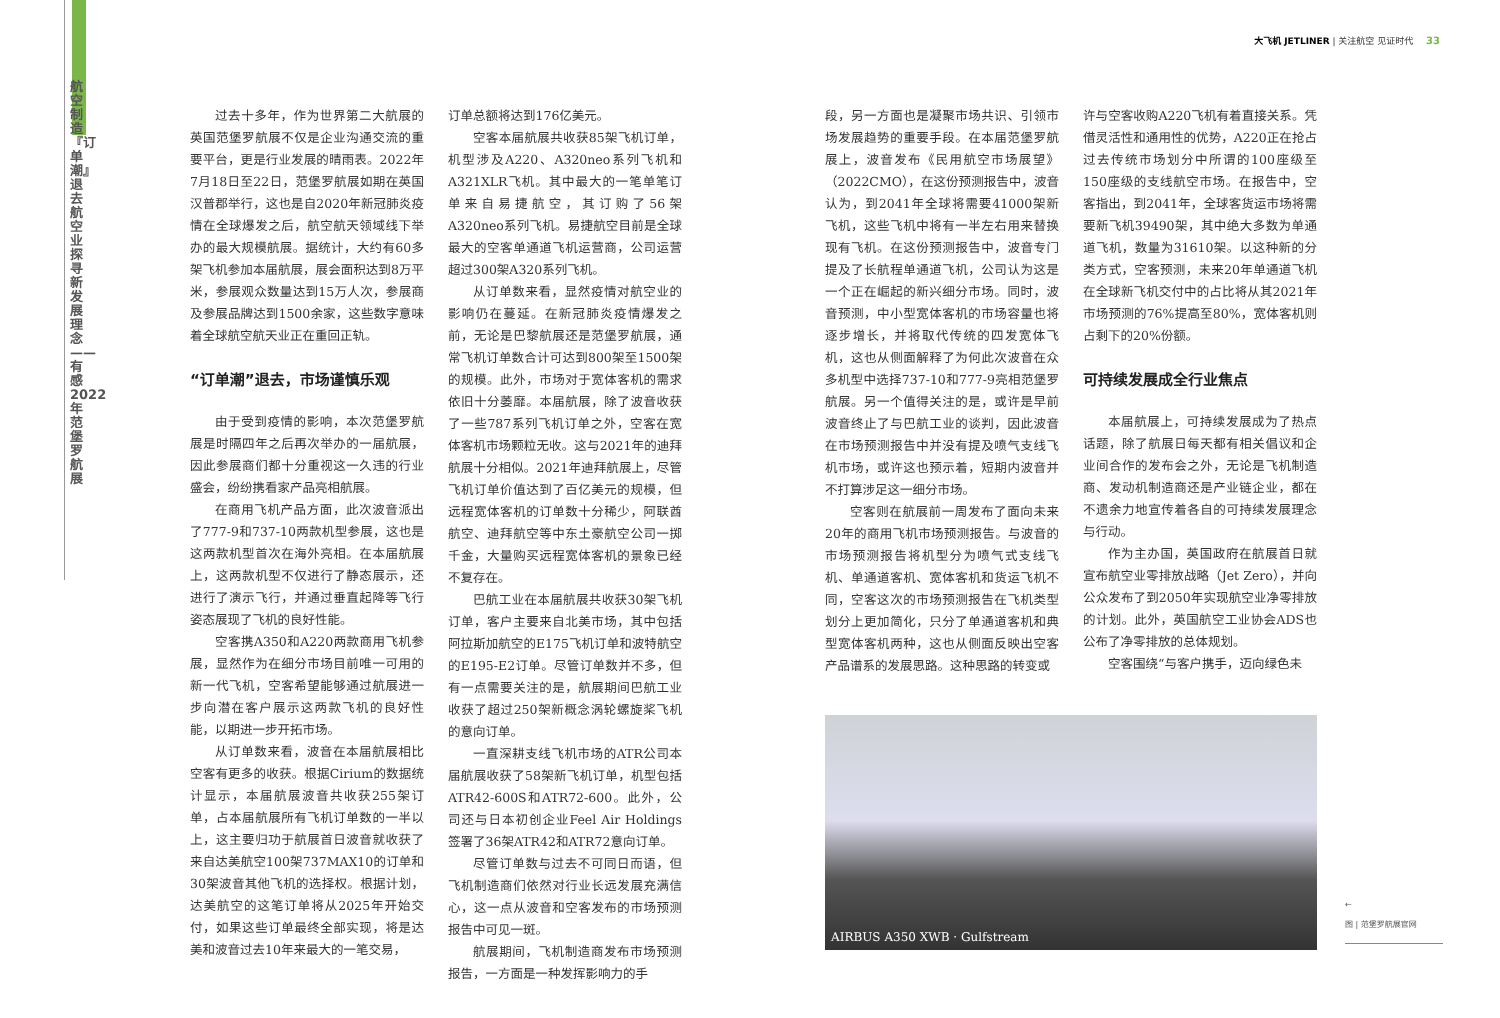航空制造 『订单潮』退去 航空业探寻新发展理念——有感2022年范堡罗航展
大飞机 JETLINER | 关注航空 见证时代 33
过去十多年，作为世界第二大航展的英国范堡罗航展不仅是企业沟通交流的重要平台，更是行业发展的晴雨表。2022年7月18日至22日，范堡罗航展如期在英国汉普郡举行，这也是自2020年新冠肺炎疫情在全球爆发之后，航空航天领域线下举办的最大规模航展。据统计，大约有60多架飞机参加本届航展，展会面积达到8万平米，参展观众数量达到15万人次，参展商及参展品牌达到1500余家，这些数字意味着全球航空航天业正在重回正轨。
“订单潮”退去，市场谨慎乐观
由于受到疫情的影响，本次范堡罗航展是时隔四年之后再次举办的一届航展，因此参展商们都十分重视这一久违的行业盛会，纷纷携看家产品亮相航展。
在商用飞机产品方面，此次波音派出了777-9和737-10两款机型参展，这也是这两款机型首次在海外亮相。在本届航展上，这两款机型不仅进行了静态展示，还进行了演示飞行，并通过垂直起降等飞行姿态展现了飞机的良好性能。
空客携A350和A220两款商用飞机参展，显然作为在细分市场目前唯一可用的新一代飞机，空客希望能够通过航展进一步向潜在客户展示这两款飞机的良好性能，以期进一步开拓市场。
从订单数来看，波音在本届航展相比空客有更多的收获。根据Cirium的数据统计显示，本届航展波音共收获255架订单，占本届航展所有飞机订单数的一半以上，这主要归功于航展首日波音就收获了来自达美航空100架737MAX10的订单和30架波音其他飞机的选择权。根据计划，达美航空的这笔订单将从2025年开始交付，如果这些订单最终全部实现，将是达美和波音过去10年来最大的一笔交易，
订单总额将达到176亿美元。
空客本届航展共收获85架飞机订单，机型涉及A220、A320neo系列飞机和A321XLR飞机。其中最大的一笔单笔订单来自易捷航空，其订购了56架A320neo系列飞机。易捷航空目前是全球最大的空客单通道飞机运营商，公司运营超过300架A320系列飞机。
从订单数来看，显然疫情对航空业的影响仍在蔓延。在新冠肺炎疫情爆发之前，无论是巴黎航展还是范堡罗航展，通常飞机订单数合计可达到800架至1500架的规模。此外，市场对于宽体客机的需求依旧十分萎靡。本届航展，除了波音收获了一些787系列飞机订单之外，空客在宽体客机市场颗粒无收。这与2021年的迪拜航展十分相似。2021年迪拜航展上，尽管飞机订单价值达到了百亿美元的规模，但远程宽体客机的订单数十分稀少，阿联酋航空、迪拜航空等中东土豪航空公司一掷千金，大量购买远程宽体客机的景象已经不复存在。
巴航工业在本届航展共收获30架飞机订单，客户主要来自北美市场，其中包括阿拉斯加航空的E175飞机订单和波特航空的E195-E2订单。尽管订单数并不多，但有一点需要关注的是，航展期间巴航工业收获了超过250架新概念涡轮螺旋桨飞机的意向订单。
一直深耕支线飞机市场的ATR公司本届航展收获了58架新飞机订单，机型包括ATR42-600S和ATR72-600。此外，公司还与日本初创企业Feel Air Holdings签署了36架ATR42和ATR72意向订单。
尽管订单数与过去不可同日而语，但飞机制造商们依然对行业长远发展充满信心，这一点从波音和空客发布的市场预测报告中可见一斑。
航展期间，飞机制造商发布市场预测报告，一方面是一种发挥影响力的手
段，另一方面也是凝聚市场共识、引领市场发展趋势的重要手段。在本届范堡罗航展上，波音发布《民用航空市场展望》（2022CMO），在这份预测报告中，波音认为，到2041年全球将需要41000架新飞机，这些飞机中将有一半左右用来替换现有飞机。在这份预测报告中，波音专门提及了长航程单通道飞机，公司认为这是一个正在崛起的新兴细分市场。同时，波音预测，中小型宽体客机的市场容量也将逐步增长，并将取代传统的四发宽体飞机，这也从侧面解释了为何此次波音在众多机型中选择737-10和777-9亮相范堡罗航展。另一个值得关注的是，或许是早前波音终止了与巴航工业的谈判，因此波音在市场预测报告中并没有提及喷气支线飞机市场，或许这也预示着，短期内波音并不打算涉足这一细分市场。
空客则在航展前一周发布了面向未来20年的商用飞机市场预测报告。与波音的市场预测报告将机型分为喷气式支线飞机、单通道客机、宽体客机和货运飞机不同，空客这次的市场预测报告在飞机类型划分上更加简化，只分了单通道客机和典型宽体客机两种，这也从侧面反映出空客产品谱系的发展思路。这种思路的转变或
许与空客收购A220飞机有着直接关系。凭借灵活性和通用性的优势，A220正在抢占过去传统市场划分中所谓的100座级至150座级的支线航空市场。在报告中，空客指出，到2041年，全球客货运市场将需要新飞机39490架，其中绝大多数为单通道飞机，数量为31610架。以这种新的分类方式，空客预测，未来20年单通道飞机在全球新飞机交付中的占比将从其2021年市场预测的76%提高至80%，宽体客机则占剩下的20%份额。
可持续发展成全行业焦点
本届航展上，可持续发展成为了热点话题，除了航展日每天都有相关倡议和企业间合作的发布会之外，无论是飞机制造商、发动机制造商还是产业链企业，都在不遗余力地宣传着各自的可持续发展理念与行动。
作为主办国，英国政府在航展首日就宣布航空业零排放战略（Jet Zero），并向公众发布了到2050年实现航空业净零排放的计划。此外，英国航空工业协会ADS也公布了净零排放的总体规划。
空客围绕“与客户携手，迈向绿色未
AIRBUS A350 XWB · Gulfstream
←
图 | 范堡罗航展官网